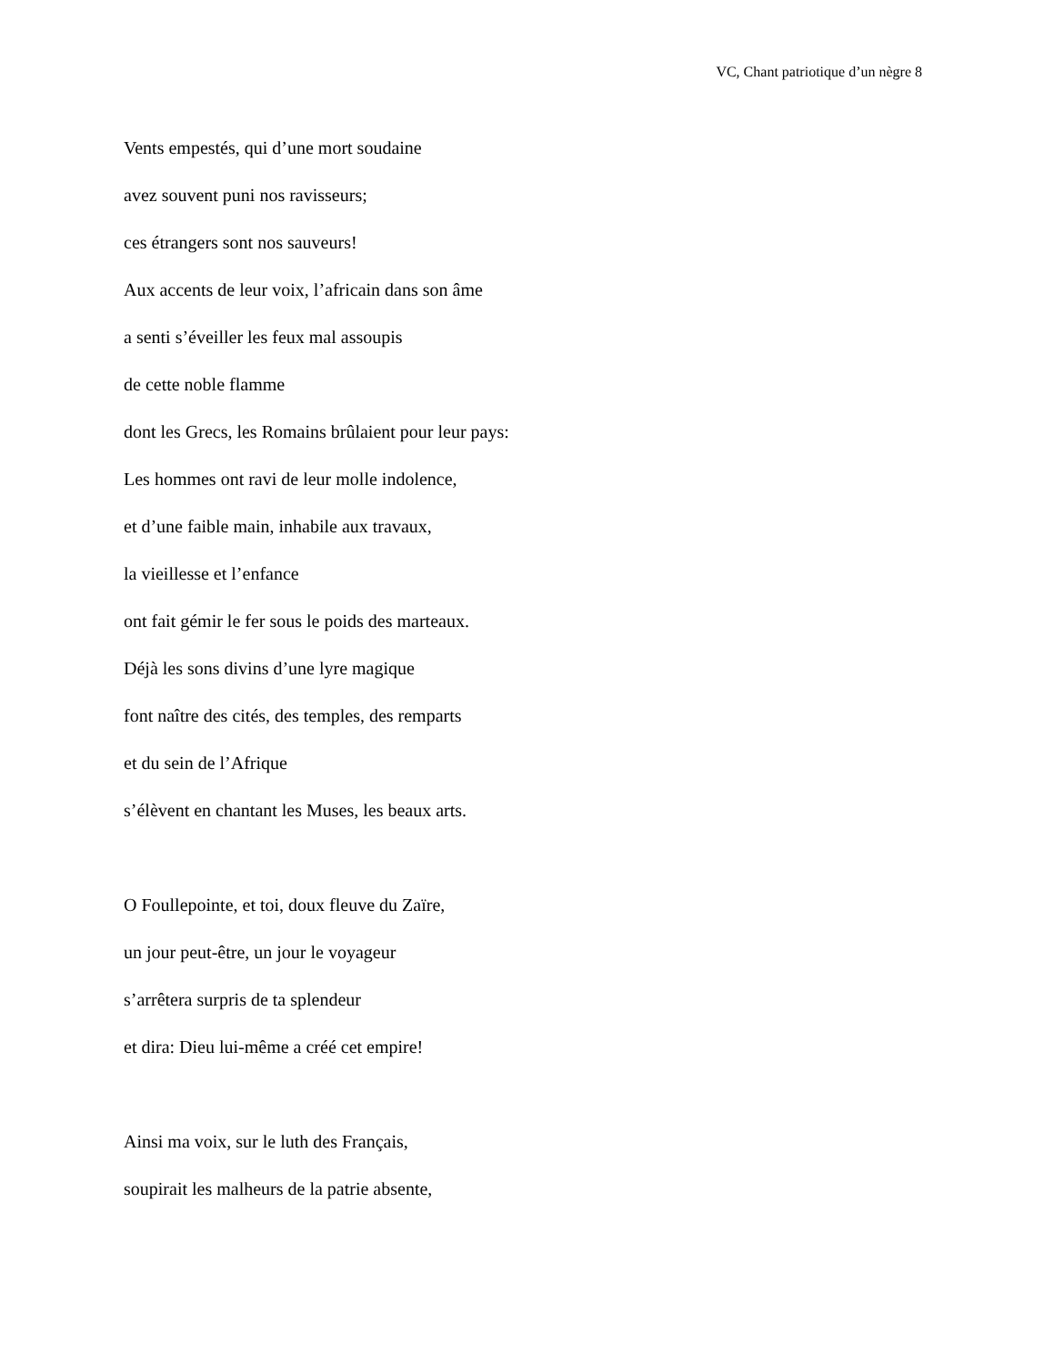VC, Chant patriotique d’un nègre 8
Vents empestés, qui d’une mort soudaine
avez souvent puni nos ravisseurs;
ces étrangers sont nos sauveurs!
Aux accents de leur voix, l’africain dans son âme
a senti s’éveiller les feux mal assoupis
de cette noble flamme
dont les Grecs, les Romains brûlaient pour leur pays:
Les hommes ont ravi de leur molle indolence,
et d’une faible main, inhabile aux travaux,
la vieillesse et l’enfance
ont fait gémir le fer sous le poids des marteaux.
Déjà les sons divins d’une lyre magique
font naître des cités, des temples, des remparts
et du sein de l’Afrique
s’élèvent en chantant les Muses, les beaux arts.
O Foullepointe, et toi, doux fleuve du Zaïre,
un jour peut-être, un jour le voyageur
s’arrêtera surpris de ta splendeur
et dira: Dieu lui-même a créé cet empire!
Ainsi ma voix, sur le luth des Français,
soupirait les malheurs de la patrie absente,